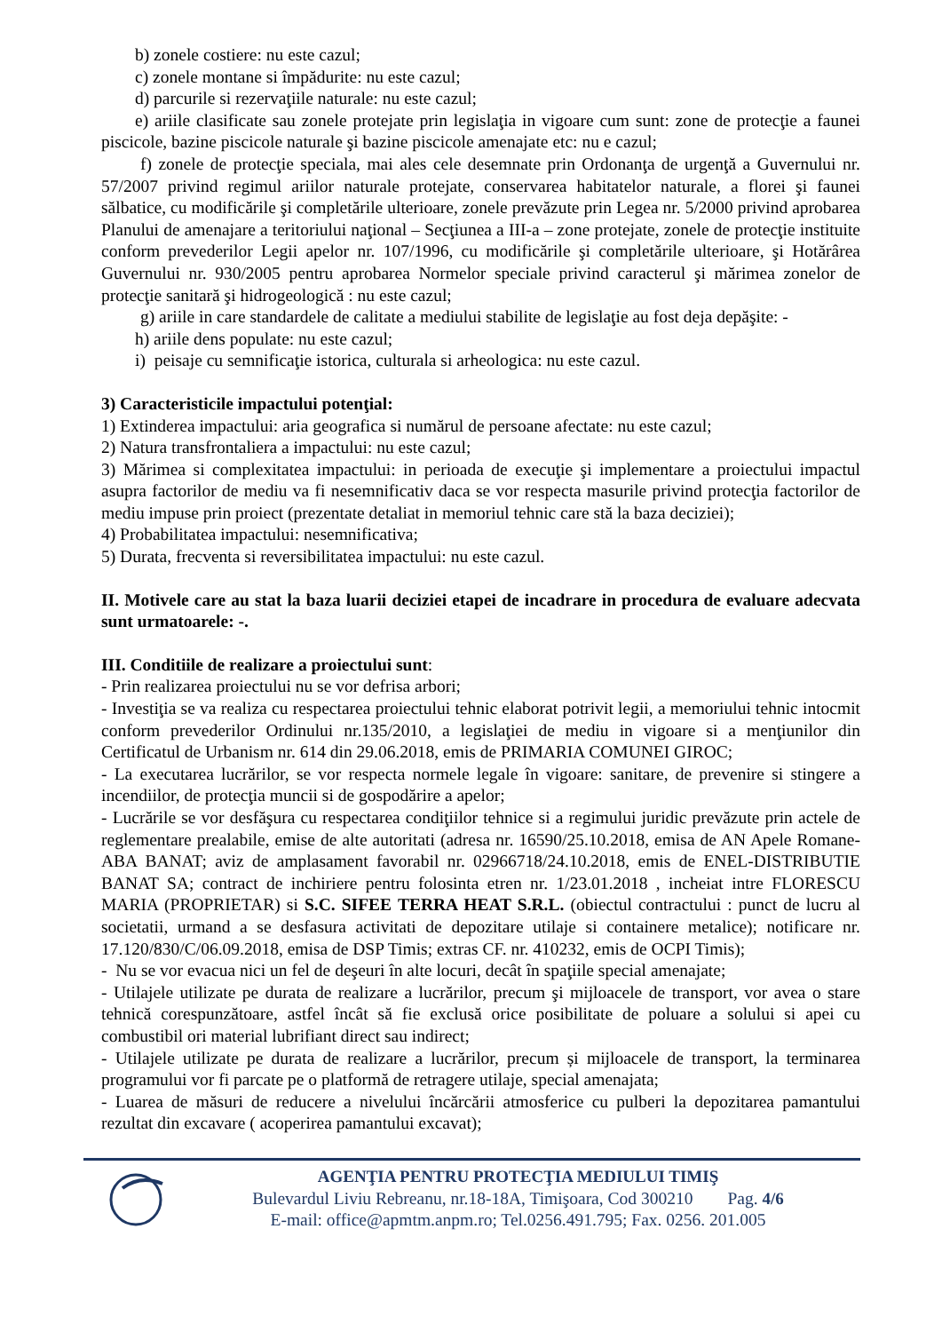b) zonele costiere: nu este cazul;
c) zonele montane si împădurite: nu este cazul;
d) parcurile si rezervaţiile naturale: nu este cazul;
e) ariile clasificate sau zonele protejate prin legislaţia in vigoare cum sunt: zone de protecţie a faunei piscicole, bazine piscicole naturale şi bazine piscicole amenajate etc: nu e cazul;
f) zonele de protecţie speciala, mai ales cele desemnate prin Ordonanţa de urgenţă a Guvernului nr. 57/2007 privind regimul ariilor naturale protejate, conservarea habitatelor naturale, a florei şi faunei sălbatice, cu modificările şi completările ulterioare, zonele prevăzute prin Legea nr. 5/2000 privind aprobarea Planului de amenajare a teritoriului naţional – Secţiunea a III-a – zone protejate, zonele de protecţie instituite conform prevederilor Legii apelor nr. 107/1996, cu modificările şi completările ulterioare, şi Hotărârea Guvernului nr. 930/2005 pentru aprobarea Normelor speciale privind caracterul şi mărimea zonelor de protecţie sanitară şi hidrogeologică : nu este cazul;
g) ariile in care standardele de calitate a mediului stabilite de legislaţie au fost deja depăşite: -
h) ariile dens populate: nu este cazul;
i) peisaje cu semnificaţie istorica, culturala si arheologica: nu este cazul.
3) Caracteristicile impactului potenţial:
1) Extinderea impactului: aria geografica si numărul de persoane afectate: nu este cazul;
2) Natura transfrontaliera a impactului: nu este cazul;
3) Mărimea si complexitatea impactului: in perioada de execuţie şi implementare a proiectului impactul asupra factorilor de mediu va fi nesemnificativ daca se vor respecta masurile privind protecţia factorilor de mediu impuse prin proiect (prezentate detaliat in memoriul tehnic care stă la baza deciziei);
4) Probabilitatea impactului: nesemnificativa;
5) Durata, frecventa si reversibilitatea impactului: nu este cazul.
II. Motivele care au stat la baza luarii deciziei etapei de incadrare in procedura de evaluare adecvata sunt urmatoarele: -.
III. Conditiile de realizare a proiectului sunt:
- Prin realizarea proiectului nu se vor defrisa arbori;
- Investiţia se va realiza cu respectarea proiectului tehnic elaborat potrivit legii, a memoriului tehnic intocmit conform prevederilor Ordinului nr.135/2010, a legislaţiei de mediu in vigoare si a menţiunilor din Certificatul de Urbanism nr. 614 din 29.06.2018, emis de PRIMARIA COMUNEI GIROC;
- La executarea lucrărilor, se vor respecta normele legale în vigoare: sanitare, de prevenire si stingere a incendiilor, de protecţia muncii si de gospodărire a apelor;
- Lucrările se vor desfăşura cu respectarea condiţiilor tehnice si a regimului juridic prevăzute prin actele de reglementare prealabile, emise de alte autoritati (adresa nr. 16590/25.10.2018, emisa de AN Apele Romane- ABA BANAT; aviz de amplasament favorabil nr. 02966718/24.10.2018, emis de ENEL-DISTRIBUTIE BANAT SA; contract de inchiriere pentru folosinta etren nr. 1/23.01.2018 , incheiat intre FLORESCU MARIA (PROPRIETAR) si S.C. SIFEE TERRA HEAT S.R.L. (obiectul contractului : punct de lucru al societatii, urmand a se desfasura activitati de depozitare utilaje si containere metalice); notificare nr. 17.120/830/C/06.09.2018, emisa de DSP Timis; extras CF. nr. 410232, emis de OCPI Timis);
- Nu se vor evacua nici un fel de deşeuri în alte locuri, decât în spaţiile special amenajate;
- Utilajele utilizate pe durata de realizare a lucrărilor, precum şi mijloacele de transport, vor avea o stare tehnică corespunzătoare, astfel încât să fie exclusă orice posibilitate de poluare a solului si apei cu combustibil ori material lubrifiant direct sau indirect;
- Utilajele utilizate pe durata de realizare a lucrărilor, precum și mijloacele de transport, la terminarea programului vor fi parcate pe o platformă de retragere utilaje, special amenajata;
- Luarea de măsuri de reducere a nivelului încărcării atmosferice cu pulberi la depozitarea pamantului rezultat din excavare ( acoperirea pamantului excavat);
AGENŢIA PENTRU PROTECŢIA MEDIULUI TIMIŞ
Bulevardul Liviu Rebreanu, nr.18-18A, Timişoara, Cod 300210 Pag. 4/6
E-mail: office@apmtm.anpm.ro; Tel.0256.491.795; Fax. 0256. 201.005